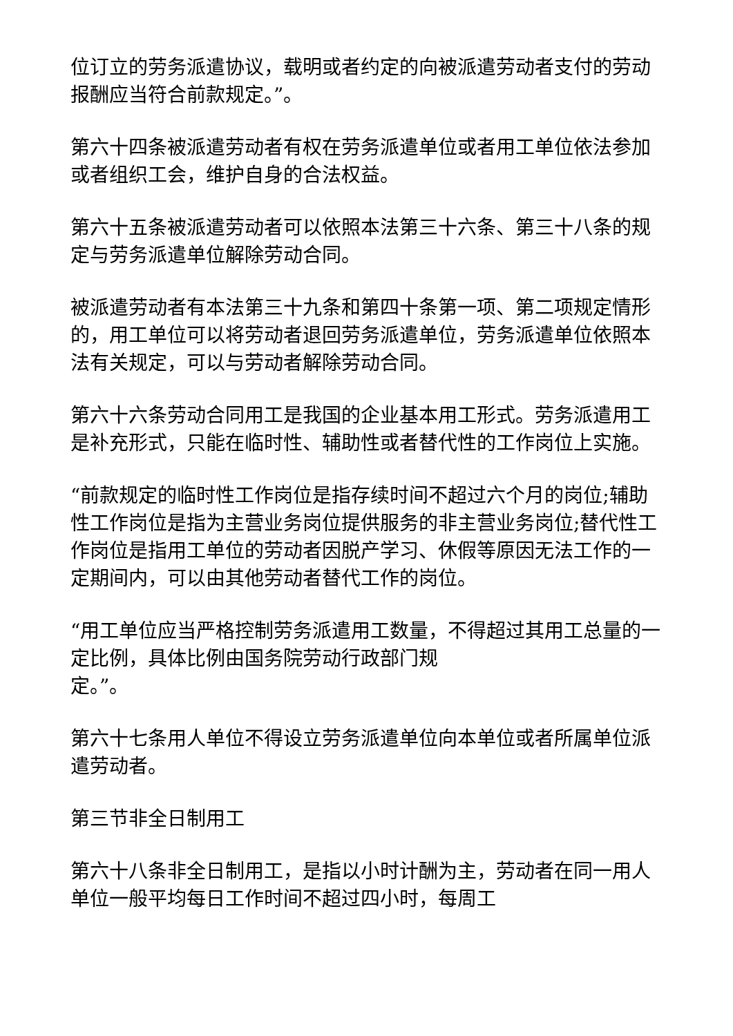位订立的劳务派遣协议，载明或者约定的向被派遣劳动者支付的劳动报酬应当符合前款规定。”。
第六十四条被派遣劳动者有权在劳务派遣单位或者用工单位依法参加或者组织工会，维护自身的合法权益。
第六十五条被派遣劳动者可以依照本法第三十六条、第三十八条的规定与劳务派遣单位解除劳动合同。
被派遣劳动者有本法第三十九条和第四十条第一项、第二项规定情形的，用工单位可以将劳动者退回劳务派遣单位，劳务派遣单位依照本法有关规定，可以与劳动者解除劳动合同。
第六十六条劳动合同用工是我国的企业基本用工形式。劳务派遣用工是补充形式，只能在临时性、辅助性或者替代性的工作岗位上实施。
“前款规定的临时性工作岗位是指存续时间不超过六个月的岗位;辅助性工作岗位是指为主营业务岗位提供服务的非主营业务岗位;替代性工作岗位是指用工单位的劳动者因脱产学习、休假等原因无法工作的一定期间内，可以由其他劳动者替代工作的岗位。
“用工单位应当严格控制劳务派遣用工数量，不得超过其用工总量的一定比例，具体比例由国务院劳动行政部门规
定。”。
第六十七条用人单位不得设立劳务派遣单位向本单位或者所属单位派遣劳动者。
第三节非全日制用工
第六十八条非全日制用工，是指以小时计酬为主，劳动者在同一用人单位一般平均每日工作时间不超过四小时，每周工